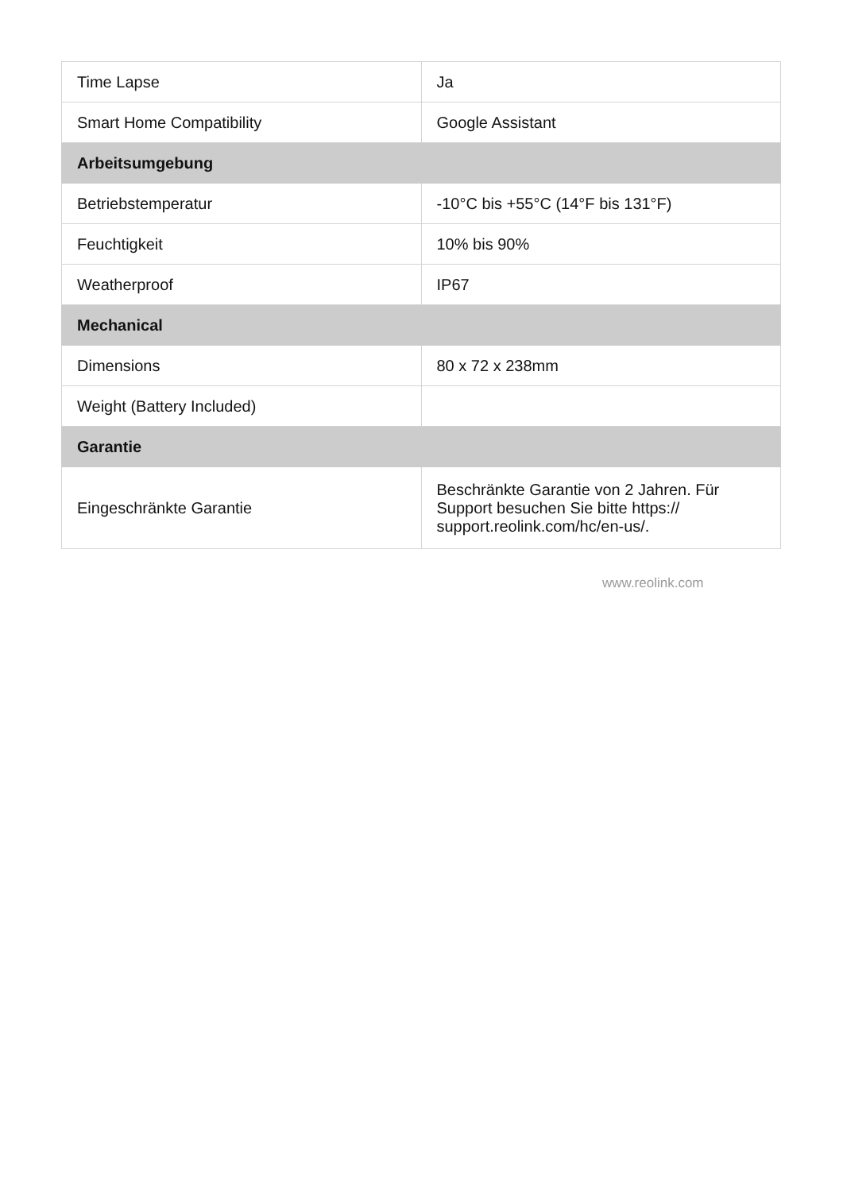| Time Lapse | Ja |
| Smart Home Compatibility | Google Assistant |
| Arbeitsumgebung | |
| Betriebstemperatur | -10°C bis +55°C (14°F bis 131°F) |
| Feuchtigkeit | 10% bis 90% |
| Weatherproof | IP67 |
| Mechanical | |
| Dimensions | 80 x 72 x 238mm |
| Weight (Battery Included) | |
| Garantie | |
| Eingeschränkte Garantie | Beschränkte Garantie von 2 Jahren. Für Support besuchen Sie bitte https:// support.reolink.com/hc/en-us/. |
www.reolink.com